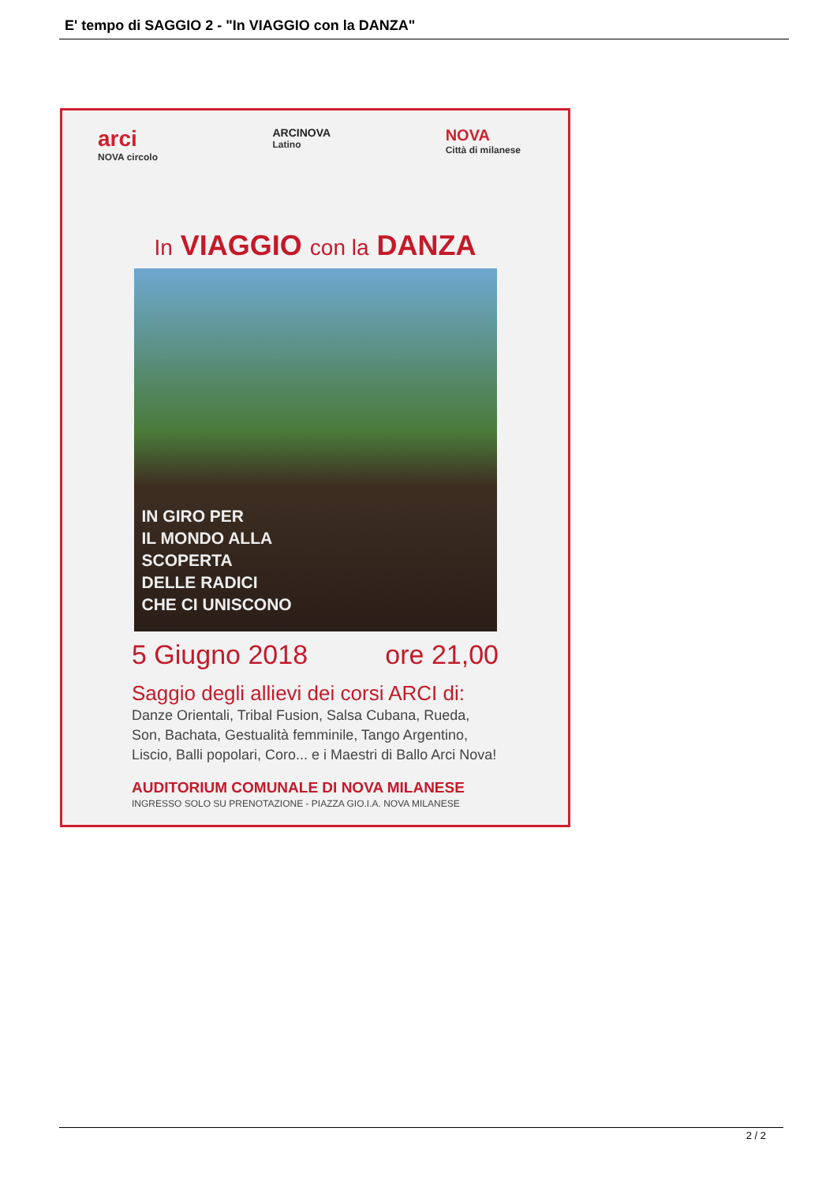E' tempo di SAGGIO 2 - "In VIAGGIO con la DANZA"
arci
NOVA circolo
ARCINOVA
Latino
NOVA
Città di milanese
In VIAGGIO con la DANZA
IN GIRO PER
IL MONDO ALLA
SCOPERTA
DELLE RADICI
CHE CI UNISCONO
5 Giugno 2018 ore 21,00
Saggio degli allievi dei corsi ARCI di:
Danze Orientali, Tribal Fusion, Salsa Cubana, Rueda, Son, Bachata, Gestualità femminile, Tango Argentino, Liscio, Balli popolari, Coro... e i Maestri di Ballo Arci Nova!
AUDITORIUM COMUNALE DI NOVA MILANESE
INGRESSO SOLO SU PRENOTAZIONE - PIAZZA GIO.I.A. NOVA MILANESE
2 / 2